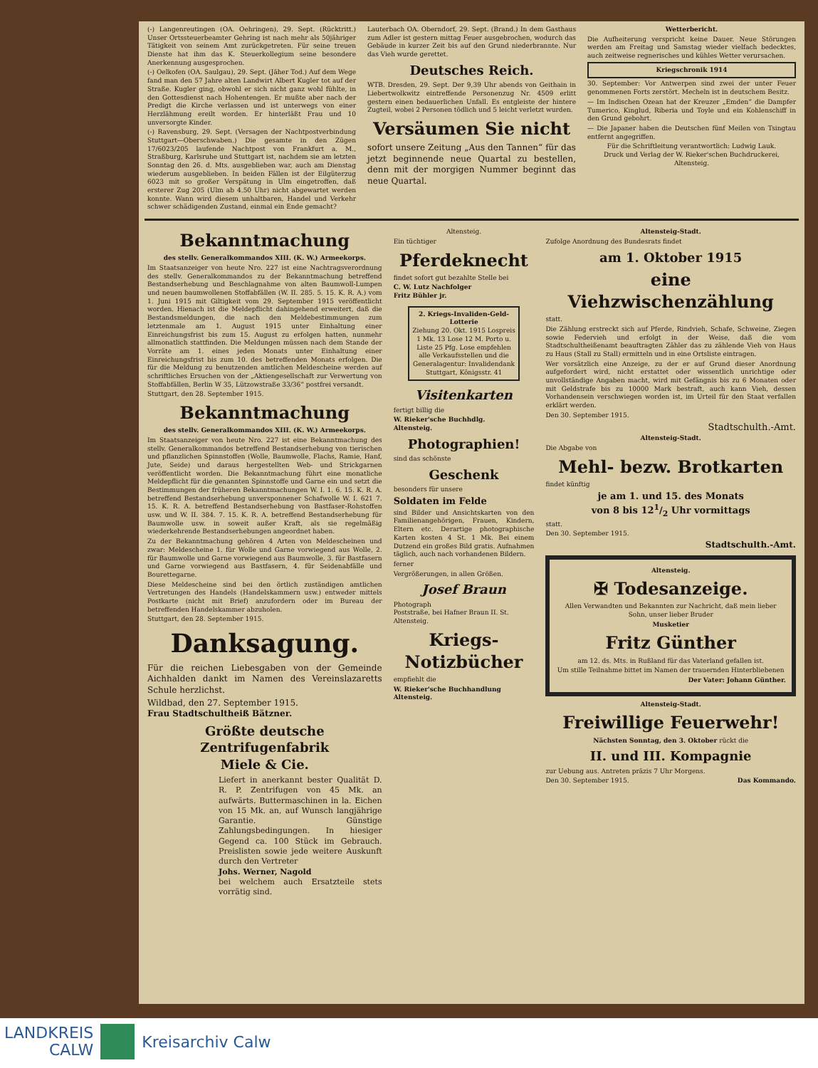(-) Langenreutingen (OA. Oehringen), 29. Sept. (Rücktritt.) Unser Ortssteuerbeamter Gehring ist nach mehr als 50jähriger Tätigkeit von seinem Amt zurückgetreten. Für seine treuen Dienste hat ihm das K. Steuerkollegium seine besondere Anerkennung ausgesprochen.
(-) Oelkofen (OA. Saulgau), 29. Sept. (Jäher Tod.) Auf dem Wege fand man den 57 Jahre alten Landwirt Albert Kugler tot auf der Straße. Kugler ging, obwohl er sich nicht ganz wohl fühlte, in den Gottesdienst nach Hohentengen. Er mußte aber nach der Predigt die Kirche verlassen und ist unterwegs von einer Herzlähmung ereilt worden. Er hinterläßt Frau und 10 unversorgte Kinder.
(-) Ravensburg, 29. Sept. (Versagen der Nachtpostverbindung Stuttgart—Oberschwaben.) Die gesamte in den Zügen 17/6023/205 laufende Nachtpost von Frankfurt a. M., Straßburg, Karlsruhe und Stuttgart ist, nachdem sie am letzten Sonntag den 26. d. Mts. ausgeblieben war, auch am Dienstag wiederum ausgeblieben. In beiden Fällen ist der Eilgüterzug 6023 mit so großer Verspätung in Ulm eingetroffen, daß ersterer Zug 205 (Ulm ab 4.50 Uhr) nicht abgewartet werden konnte. Wann wird diesem unhaltbaren, Handel und Verkehr schwer schädigenden Zustand, einmal ein Ende gemacht?
Lauterbach OA. Oberndorf, 29. Sept. (Brand.) In dem Gasthaus zum Adler ist gestern mittag Feuer ausgebrochen, wodurch das Gebäude in kurzer Zeit bis auf den Grund niederbrannte. Nur das Vieh wurde gerettet.
Deutsches Reich.
WTB. Dresden, 29. Sept. Der 9,39 Uhr abends von Geithain in Liebertwolkwitz eintreffende Personenzug Nr. 4509 erlitt gestern einen bedauerlichen Unfall. Es entgleiste der hintere Zugteil, wobei 2 Personen tödlich und 5 leicht verletzt wurden.
Versäumen Sie nicht
sofort unsere Zeitung „Aus den Tannen“ für das jetzt beginnende neue Quartal zu bestellen, denn mit der morgigen Nummer beginnt das neue Quartal.
Wetterbericht.
Die Aufheiterung verspricht keine Dauer. Neue Störungen werden am Freitag und Samstag wieder vielfach bedecktes, auch zeitweise regnerisches und kühles Wetter verursachen.
Kriegschronik 1914
30. September: Vor Antwerpen sind zwei der unter Feuer genommenen Forts zerstört. Mecheln ist in deutschem Besitz.
— Im Indischen Ozean hat der Kreuzer „Emden“ die Dampfer Tumerico, Kinglud, Riberia und Toyle und ein Kohlenschiff in den Grund gebohrt.
— Die Japaner haben die Deutschen fünf Meilen von Tsingtau entfernt angegriffen.
Für die Schriftleitung verantwortlich: Ludwig Lauk.
Druck und Verlag der W. Rieker'schen Buchdruckerei, Altensteig.
Bekanntmachung
des stellv. Generalkommandos XIII. (K. W.) Armeekorps.
Im Staatsanzeiger von heute Nro. 227 ist eine Nachtragsverordnung des stellv. Generalkommandos zu der Bekanntmachung betreffend Bestandserhebung und Beschlagnahme von alten Baumwoll-Lumpen und neuen baumwollenen Stoffabfällen (W. II. 285. 5. 15. K. R. A.) vom 1. Juni 1915 mit Giltigkeit vom 29. September 1915 veröffentlicht worden. Hienach ist die Meldepflicht dahingehend erweitert, daß die Bestandsmeldungen, die nach den Meldebestimmungen zum letztenmale am 1. August 1915 unter Einhaltung einer Einreichungsfrist bis zum 15. August zu erfolgen hatten, nunmehr allmonatlich stattfinden. Die Meldungen müssen nach dem Stande der Vorräte am 1. eines jeden Monats unter Einhaltung einer Einreichungsfrist bis zum 10. des betreffenden Monats erfolgen. Die für die Meldung zu benutzenden amtlichen Meldescheine werden auf schriftliches Ersuchen von der „Aktiengesellschaft zur Verwertung von Stoffabfällen, Berlin W 35, Lützowstraße 33/36“ postfrei versandt.
Stuttgart, den 28. September 1915.
Bekanntmachung
des stellv. Generalkommandos XIII. (K. W.) Armeekorps.
Im Staatsanzeiger von heute Nro. 227 ist eine Bekanntmachung des stellv. Generalkommandos betreffend Bestandserhebung von tierischen und pflanzlichen Spinnstoffen (Wolle, Baumwolle, Flachs, Ramie, Hanf, Jute, Seide) und daraus hergestellten Web- und Strickgarnen veröffentlicht worden. Die Bekanntmachung führt eine monatliche Meldepflicht für die genannten Spinnstoffe und Garne ein und setzt die Bestimmungen der früheren Bekanntmachungen W. I. 1. 6. 15. K. R. A. betreffend Bestandserhebung unversponnener Schafwolle W. I. 621 7. 15. K. R. A. betreffend Bestandserhebung von Bastfaser-Rohstoffen usw. und W. II. 384. 7. 15. K. R. A. betreffend Bestandserhebung für Baumwolle usw. in soweit außer Kraft, als sie regelmäßig wiederkehrende Bestandserhebungen angeordnet haben.
Zu der Bekanntmachung gehören 4 Arten von Meldescheinen und zwar: Meldescheine 1. für Wolle und Garne vorwiegend aus Wolle, 2. für Baumwolle und Garne vorwiegend aus Baumwolle, 3. für Bastfasern und Garne vorwiegend aus Bastfasern, 4. für Seidenabfälle und Bourettegarne.
Diese Meldescheine sind bei den örtlich zuständigen amtlichen Vertretungen des Handels (Handelskammern usw.) entweder mittels Postkarte (nicht mit Brief) anzufordern oder im Bureau der betreffenden Handelskammer abzuholen.
Stuttgart, den 28. September 1915.
Danksagung.
Für die reichen Liebesgaben von der Gemeinde Aichhalden dankt im Namen des Vereinslazaretts Schule herzlichst.
Wildbad, den 27. September 1915.
Frau Stadtschultheiß Bätzner.
Größte deutsche Zentrifugenfabrik
Miele & Cie.
Liefert in anerkannt bester Qualität D. R. P. Zentrifugen von 45 Mk. an aufwärts. Buttermaschinen in la. Eichen von 15 Mk. an, auf Wunsch langjährige Garantie. Günstige Zahlungsbedingungen. In hiesiger Gegend ca. 100 Stück im Gebrauch. Preislisten sowie jede weitere Auskunft durch den Vertreter
Johs. Werner, Nagold
bei welchem auch Ersatzteile stets vorrätig sind.
Altensteig.
Ein tüchtiger
Pferdeknecht
findet sofort gut bezahlte Stelle bei
C. W. Lutz Nachfolger
Fritz Bühler jr.
2. Kriegs-Invaliden-Geld-Lotterie
Ziehung 20. Okt. 1915 Lospreis 1 Mk. 13 Lose 12 M. Porto u. Liste 25 Pfg. Lose empfehlen alle Verkaufsstellen und die Generalagentur: Invalidendank Stuttgart, Königsstr. 41
Visitenkarten
fertigt billig die
W. Rieker'sche Buchhdlg.
Altensteig.
Photographien!
sind das schönste
Geschenk
besonders für unsere
Soldaten im Felde
sind Bilder und Ansichtskarten von den Familienangehörigen, Frauen, Kindern, Eltern etc. Derartige photographische Karten kosten 4 St. 1 Mk. Bei einem Dutzend ein großes Bild gratis. Aufnahmen täglich, auch nach vorhandenen Bildern.
ferner
Vergrößerungen, in allen Größen.
Josef Braun
Photograph
Poststraße, bei Hafner Braun II. St.
Altensteig.
Kriegs-
Notizbücher
empfiehlt die
W. Rieker'sche Buchhandlung
Altensteig.
Altensteig-Stadt.
Zufolge Anordnung des Bundesrats findet
am 1. Oktober 1915
eine Viehzwischenzählung
statt.
Die Zählung erstreckt sich auf Pferde, Rindvieh, Schafe, Schweine, Ziegen sowie Federvieh und erfolgt in der Weise, daß die vom Stadtschultheißenamt beauftragten Zähler das zu zählende Vieh von Haus zu Haus (Stall zu Stall) ermitteln und in eine Ortsliste eintragen.
Wer vorsätzlich eine Anzeige, zu der er auf Grund dieser Anordnung aufgefordert wird, nicht erstattet oder wissentlich unrichtige oder unvollständige Angaben macht, wird mit Gefängnis bis zu 6 Monaten oder mit Geldstrafe bis zu 10000 Mark bestraft, auch kann Vieh, dessen Vorhandensein verschwiegen worden ist, im Urteil für den Staat verfallen erklärt werden.
Den 30. September 1915.
Stadtschulth.-Amt.
Altensteig-Stadt.
Die Abgabe von
Mehl- bezw. Brotkarten
findet künftig
je am 1. und 15. des Monats
von 8 bis 121/2 Uhr vormittags
statt.
Den 30. September 1915.
Stadtschulth.-Amt.
Altensteig.
✠ Todesanzeige.
Allen Verwandten und Bekannten zur Nachricht, daß mein lieber Sohn, unser lieber Bruder
Musketier
Fritz Günther
am 12. ds. Mts. in Rußland für das Vaterland gefallen ist.
Um stille Teilnahme bittet im Namen der trauernden Hinterbliebenen
Der Vater: Johann Günther.
Altensteig-Stadt.
Freiwillige Feuerwehr!
Nächsten Sonntag, den 3. Oktober rückt die
II. und III. Kompagnie
zur Uebung aus. Antreten präzis 7 Uhr Morgens.
Den 30. September 1915. Das Kommando.
LANDKREIS
CALW
Kreisarchiv Calw